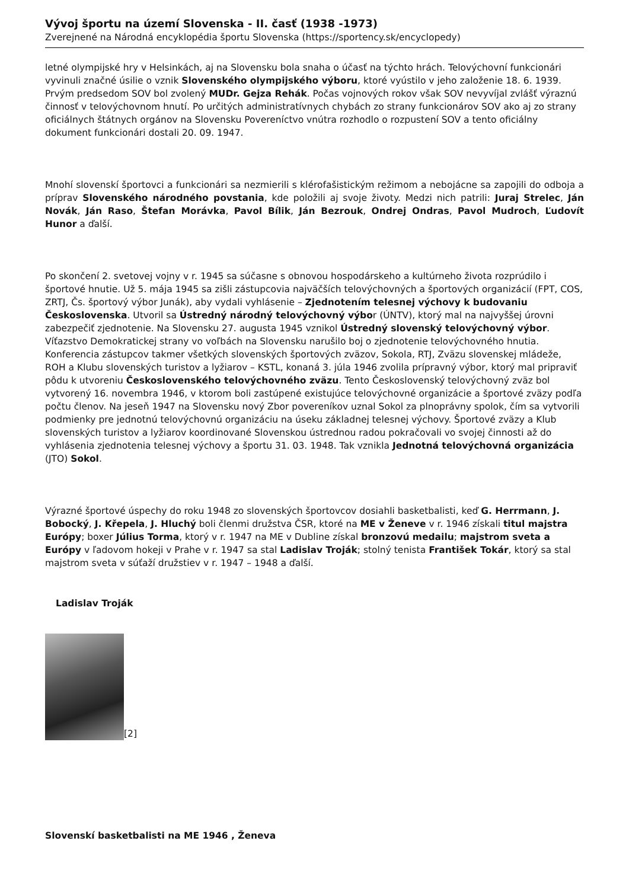Vývoj športu na území Slovenska - II. časť (1938 -1973)
Zverejnené na Národná encyklopédia športu Slovenska (https://sportency.sk/encyclopedy)
letné olympijské hry v Helsinkách, aj na Slovensku bola snaha o účasť na týchto hrách. Telovýchovní funkcionári vyvinuli značné úsilie o vznik Slovenského olympijského výboru, ktoré vyústilo v jeho založenie 18. 6. 1939. Prvým predsedom SOV bol zvolený MUDr. Gejza Rehák. Počas vojnových rokov však SOV nevyvíjal zvlášť výraznú činnosť v telovýchovnom hnutí. Po určitých administratívnych chybách zo strany funkcionárov SOV ako aj zo strany oficiálnych štátnych orgánov na Slovensku Povereníctvo vnútra rozhodlo o rozpustení SOV a tento oficiálny dokument funkcionári dostali 20. 09. 1947.
Mnohí slovenskí športovci a funkcionári sa nezmierili s klérofašistickým režimom a nebojácne sa zapojili do odboja a príprav Slovenského národného povstania, kde položili aj svoje životy. Medzi nich patrili: Juraj Strelec, Ján Novák, Ján Raso, Štefan Morávka, Pavol Bílik, Ján Bezrouk, Ondrej Ondras, Pavol Mudroch, Ľudovít Hunor a ďalší.
Po skončení 2. svetovej vojny v r. 1945 sa súčasne s obnovou hospodárskeho a kultúrneho života rozprúdilo i športové hnutie. Už 5. mája 1945 sa zišli zástupcovia najväčších telovýchovných a športových organizácií (FPT, COS, ZRTJ, Čs. športový výbor Junák), aby vydali vyhlásenie – Zjednotením telesnej výchovy k budovaniu Československa. Utvoril sa Ústredný národný telovýchovný výbor (ÚNTV), ktorý mal na najvyššej úrovni zabezpečiť zjednotenie. Na Slovensku 27. augusta 1945 vznikol Ústredný slovenský telovýchovný výbor. Víťazstvo Demokratickej strany vo voľbách na Slovensku narušilo boj o zjednotenie telovýchovného hnutia. Konferencia zástupcov takmer všetkých slovenských športových zväzov, Sokola, RTJ, Zväzu slovenskej mládeže, ROH a Klubu slovenských turistov a lyžiarov – KSTL, konaná 3. júla 1946 zvolila prípravný výbor, ktorý mal pripraviť pôdu k utvoreniu Československého telovýchovného zväzu. Tento Československý telovýchovný zväz bol vytvorený 16. novembra 1946, v ktorom boli zastúpené existujúce telovýchovné organizácie a športové zväzy podľa počtu členov. Na jeseň 1947 na Slovensku nový Zbor povereníkov uznal Sokol za plnoprávny spolok, čím sa vytvorili podmienky pre jednotnú telovýchovnú organizáciu na úseku základnej telesnej výchovy. Športové zväzy a Klub slovenských turistov a lyžiarov koordinované Slovenskou ústrednou radou pokračovali vo svojej činnosti až do vyhlásenia zjednotenia telesnej výchovy a športu 31. 03. 1948. Tak vznikla Jednotná telovýchovná organizácia (JTO) Sokol.
Výrazné športové úspechy do roku 1948 zo slovenských športovcov dosiahli basketbalisti, keď G. Herrmann, J. Bobocký, J. Křepela, J. Hluchý boli členmi družstva ČSR, ktoré na ME v Ženeve v r. 1946 získali titul majstra Európy; boxer Július Torma, ktorý v r. 1947 na ME v Dubline získal bronzovú medailu; majstrom sveta a Európy v ľadovom hokeji v Prahe v r. 1947 sa stal Ladislav Troják; stolný tenista František Tokár, ktorý sa stal majstrom sveta v súťaží družstiev v r. 1947 – 1948 a ďalší.
Ladislav Troják
[2]
Slovenskí basketbalisti na ME 1946 , Ženeva